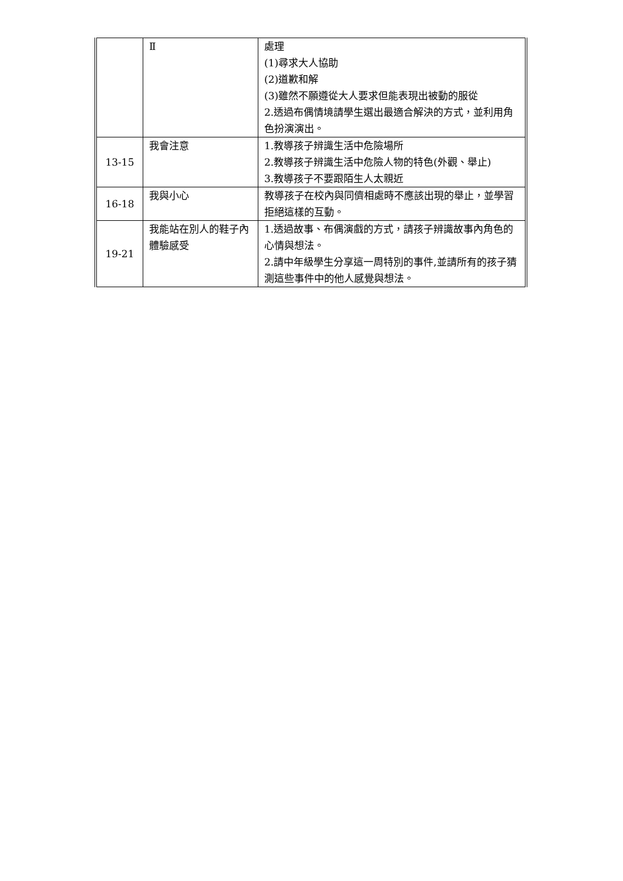| | Ⅱ | 處理 (1)尋求大人協助 (2)道歉和解 (3)雖然不願遵從大人要求但能表現出被動的服從 2.透過布偶情境請學生選出最適合解決的方式，並利用角色扮演演出。 |
| 13-15 | 我會注意 | 1.教導孩子辨識生活中危險場所 2.教導孩子辨識生活中危險人物的特色(外觀、舉止) 3.教導孩子不要跟陌生人太親近 |
| 16-18 | 我與小心 | 教導孩子在校內與同儕相處時不應該出現的舉止，並學習拒絕這樣的互動。 |
| 19-21 | 我能站在別人的鞋子內體驗感受 | 1.透過故事、布偶演戲的方式，請孩子辨識故事內角色的心情與想法。 2.請中年級學生分享這一周特別的事件,並請所有的孩子猜測這些事件中的他人感覺與想法。 |